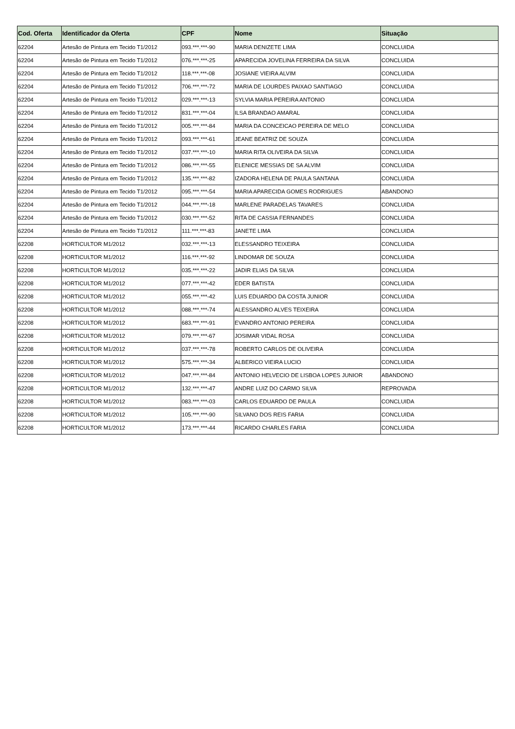| Cod. Oferta | Identificador da Oferta | CPF | Nome | Situação |
| --- | --- | --- | --- | --- |
| 62204 | Artesão de Pintura em Tecido T1/2012 | 093.***.***-90 | MARIA DENIZETE LIMA | CONCLUIDA |
| 62204 | Artesão de Pintura em Tecido T1/2012 | 076.***.***-25 | APARECIDA JOVELINA FERREIRA DA SILVA | CONCLUIDA |
| 62204 | Artesão de Pintura em Tecido T1/2012 | 118.***.***-08 | JOSIANE VIEIRA ALVIM | CONCLUIDA |
| 62204 | Artesão de Pintura em Tecido T1/2012 | 706.***.***-72 | MARIA DE LOURDES PAIXAO SANTIAGO | CONCLUIDA |
| 62204 | Artesão de Pintura em Tecido T1/2012 | 029.***.***-13 | SYLVIA MARIA PEREIRA ANTONIO | CONCLUIDA |
| 62204 | Artesão de Pintura em Tecido T1/2012 | 831.***.***-04 | ILSA BRANDAO AMARAL | CONCLUIDA |
| 62204 | Artesão de Pintura em Tecido T1/2012 | 005.***.***-84 | MARIA DA CONCEICAO PEREIRA DE MELO | CONCLUIDA |
| 62204 | Artesão de Pintura em Tecido T1/2012 | 093.***.***-61 | JEANE BEATRIZ DE SOUZA | CONCLUIDA |
| 62204 | Artesão de Pintura em Tecido T1/2012 | 037.***.***-10 | MARIA RITA OLIVEIRA DA SILVA | CONCLUIDA |
| 62204 | Artesão de Pintura em Tecido T1/2012 | 086.***.***-55 | ELENICE MESSIAS DE SA ALVIM | CONCLUIDA |
| 62204 | Artesão de Pintura em Tecido T1/2012 | 135.***.***-82 | IZADORA HELENA DE PAULA SANTANA | CONCLUIDA |
| 62204 | Artesão de Pintura em Tecido T1/2012 | 095.***.***-54 | MARIA APARECIDA GOMES RODRIGUES | ABANDONO |
| 62204 | Artesão de Pintura em Tecido T1/2012 | 044.***.***-18 | MARLENE PARADELAS TAVARES | CONCLUIDA |
| 62204 | Artesão de Pintura em Tecido T1/2012 | 030.***.***-52 | RITA DE CASSIA FERNANDES | CONCLUIDA |
| 62204 | Artesão de Pintura em Tecido T1/2012 | 111.***.***-83 | JANETE LIMA | CONCLUIDA |
| 62208 | HORTICULTOR M1/2012 | 032.***.***-13 | ELESSANDRO TEIXEIRA | CONCLUIDA |
| 62208 | HORTICULTOR M1/2012 | 116.***.***-92 | LINDOMAR DE SOUZA | CONCLUIDA |
| 62208 | HORTICULTOR M1/2012 | 035.***.***-22 | JADIR ELIAS DA SILVA | CONCLUIDA |
| 62208 | HORTICULTOR M1/2012 | 077.***.***-42 | EDER BATISTA | CONCLUIDA |
| 62208 | HORTICULTOR M1/2012 | 055.***.***-42 | LUIS EDUARDO DA COSTA JUNIOR | CONCLUIDA |
| 62208 | HORTICULTOR M1/2012 | 088.***.***-74 | ALESSANDRO ALVES TEIXEIRA | CONCLUIDA |
| 62208 | HORTICULTOR M1/2012 | 683.***.***-91 | EVANDRO ANTONIO PEREIRA | CONCLUIDA |
| 62208 | HORTICULTOR M1/2012 | 079.***.***-67 | JOSIMAR VIDAL ROSA | CONCLUIDA |
| 62208 | HORTICULTOR M1/2012 | 037.***.***-78 | ROBERTO CARLOS DE OLIVEIRA | CONCLUIDA |
| 62208 | HORTICULTOR M1/2012 | 575.***.***-34 | ALBERICO VIEIRA LUCIO | CONCLUIDA |
| 62208 | HORTICULTOR M1/2012 | 047.***.***-84 | ANTONIO HELVECIO DE LISBOA LOPES JUNIOR | ABANDONO |
| 62208 | HORTICULTOR M1/2012 | 132.***.***-47 | ANDRE LUIZ DO CARMO SILVA | REPROVADA |
| 62208 | HORTICULTOR M1/2012 | 083.***.***-03 | CARLOS EDUARDO DE PAULA | CONCLUIDA |
| 62208 | HORTICULTOR M1/2012 | 105.***.***-90 | SILVANO DOS REIS FARIA | CONCLUIDA |
| 62208 | HORTICULTOR M1/2012 | 173.***.***-44 | RICARDO CHARLES FARIA | CONCLUIDA |